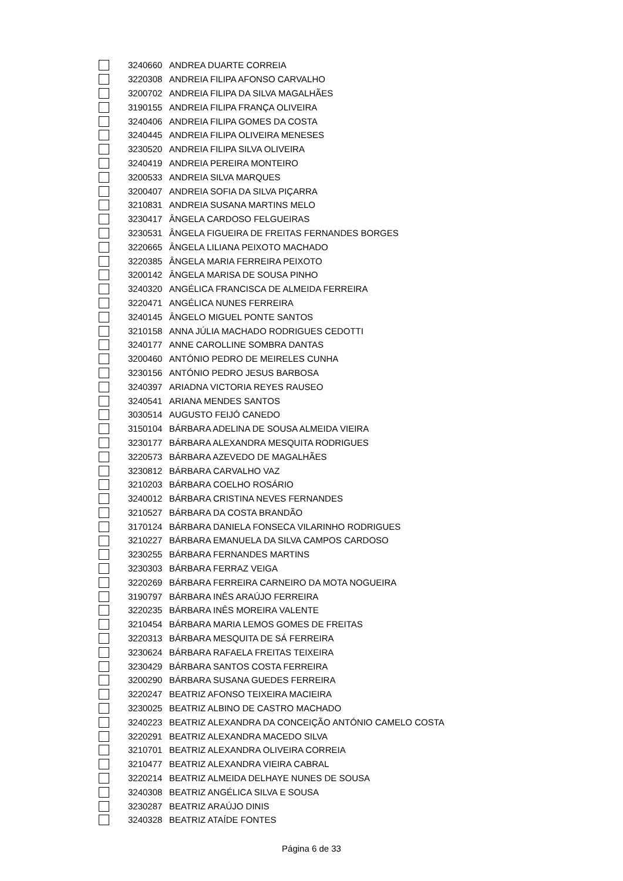| | 3240660 | ANDREA DUARTE CORREIA |
| | 3220308 | ANDREIA FILIPA AFONSO CARVALHO |
| | 3200702 | ANDREIA FILIPA DA SILVA MAGALHÃES |
| | 3190155 | ANDREIA FILIPA FRANÇA OLIVEIRA |
| | 3240406 | ANDREIA FILIPA GOMES DA COSTA |
| | 3240445 | ANDREIA FILIPA OLIVEIRA MENESES |
| | 3230520 | ANDREIA FILIPA SILVA OLIVEIRA |
| | 3240419 | ANDREIA PEREIRA MONTEIRO |
| | 3200533 | ANDREIA SILVA MARQUES |
| | 3200407 | ANDREIA SOFIA DA SILVA PIÇARRA |
| | 3210831 | ANDREIA SUSANA MARTINS MELO |
| | 3230417 | ÂNGELA CARDOSO FELGUEIRAS |
| | 3230531 | ÂNGELA FIGUEIRA DE FREITAS FERNANDES BORGES |
| | 3220665 | ÂNGELA LILIANA PEIXOTO MACHADO |
| | 3220385 | ÂNGELA MARIA FERREIRA PEIXOTO |
| | 3200142 | ÂNGELA MARISA DE SOUSA PINHO |
| | 3240320 | ANGÉLICA FRANCISCA DE ALMEIDA FERREIRA |
| | 3220471 | ANGÉLICA NUNES FERREIRA |
| | 3240145 | ÂNGELO MIGUEL PONTE SANTOS |
| | 3210158 | ANNA JÚLIA MACHADO RODRIGUES CEDOTTI |
| | 3240177 | ANNE CAROLLINE SOMBRA DANTAS |
| | 3200460 | ANTÓNIO PEDRO DE MEIRELES CUNHA |
| | 3230156 | ANTÓNIO PEDRO JESUS BARBOSA |
| | 3240397 | ARIADNA VICTORIA REYES RAUSEO |
| | 3240541 | ARIANA MENDES SANTOS |
| | 3030514 | AUGUSTO FEIJÓ CANEDO |
| | 3150104 | BÁRBARA ADELINA DE SOUSA ALMEIDA VIEIRA |
| | 3230177 | BÁRBARA ALEXANDRA MESQUITA RODRIGUES |
| | 3220573 | BÁRBARA AZEVEDO DE MAGALHÃES |
| | 3230812 | BÁRBARA CARVALHO VAZ |
| | 3210203 | BÁRBARA COELHO ROSÁRIO |
| | 3240012 | BÁRBARA CRISTINA NEVES FERNANDES |
| | 3210527 | BÁRBARA DA COSTA BRANDÃO |
| | 3170124 | BÁRBARA DANIELA FONSECA VILARINHO RODRIGUES |
| | 3210227 | BÁRBARA EMANUELA DA SILVA CAMPOS CARDOSO |
| | 3230255 | BÁRBARA FERNANDES MARTINS |
| | 3230303 | BÁRBARA FERRAZ VEIGA |
| | 3220269 | BÁRBARA FERREIRA CARNEIRO DA MOTA NOGUEIRA |
| | 3190797 | BÁRBARA INÊS ARAÚJO FERREIRA |
| | 3220235 | BÁRBARA INÊS MOREIRA VALENTE |
| | 3210454 | BÁRBARA MARIA LEMOS GOMES DE FREITAS |
| | 3220313 | BÁRBARA MESQUITA DE SÁ FERREIRA |
| | 3230624 | BÁRBARA RAFAELA FREITAS TEIXEIRA |
| | 3230429 | BÁRBARA SANTOS COSTA FERREIRA |
| | 3200290 | BÁRBARA SUSANA GUEDES FERREIRA |
| | 3220247 | BEATRIZ AFONSO TEIXEIRA MACIEIRA |
| | 3230025 | BEATRIZ ALBINO DE CASTRO MACHADO |
| | 3240223 | BEATRIZ ALEXANDRA DA CONCEIÇÃO ANTÓNIO CAMELO COSTA |
| | 3220291 | BEATRIZ ALEXANDRA MACEDO SILVA |
| | 3210701 | BEATRIZ ALEXANDRA OLIVEIRA CORREIA |
| | 3210477 | BEATRIZ ALEXANDRA VIEIRA CABRAL |
| | 3220214 | BEATRIZ ALMEIDA DELHAYE NUNES DE SOUSA |
| | 3240308 | BEATRIZ ANGÉLICA SILVA E SOUSA |
| | 3230287 | BEATRIZ ARAÚJO DINIS |
| | 3240328 | BEATRIZ ATAÍDE FONTES |
Página 6 de 33